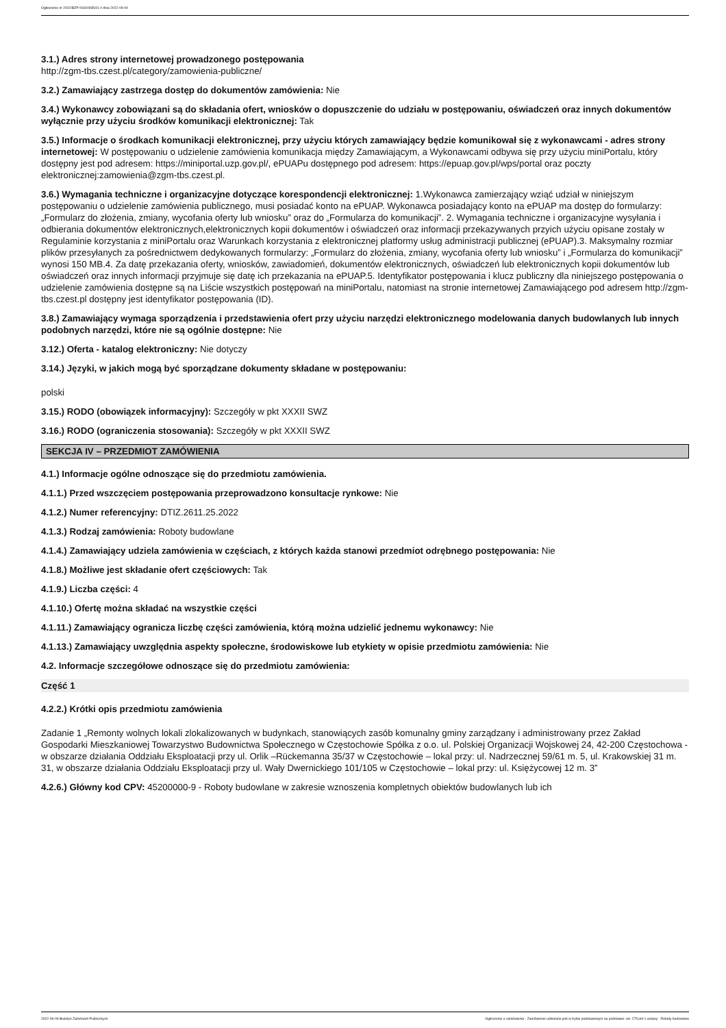Ogłoszenie nr 2022/BZP 00340935/01 z dnia 2022-09-09
3.1.) Adres strony internetowej prowadzonego postępowania
http://zgm-tbs.czest.pl/category/zamowienia-publiczne/
3.2.) Zamawiający zastrzega dostęp do dokumentów zamówienia: Nie
3.4.) Wykonawcy zobowiązani są do składania ofert, wniosków o dopuszczenie do udziału w postępowaniu, oświadczeń oraz innych dokumentów wyłącznie przy użyciu środków komunikacji elektronicznej: Tak
3.5.) Informacje o środkach komunikacji elektronicznej, przy użyciu których zamawiający będzie komunikował się z wykonawcami - adres strony internetowej: W postępowaniu o udzielenie zamówienia komunikacja między Zamawiającym, a Wykonawcami odbywa się przy użyciu miniPortalu, który dostępny jest pod adresem: https://miniportal.uzp.gov.pl/, ePUAPu dostępnego pod adresem: https://epuap.gov.pl/wps/portal oraz poczty elektronicznej:zamowienia@zgm-tbs.czest.pl.
3.6.) Wymagania techniczne i organizacyjne dotyczące korespondencji elektronicznej: 1.Wykonawca zamierzający wziąć udział w niniejszym postępowaniu o udzielenie zamówienia publicznego, musi posiadać konto na ePUAP. Wykonawca posiadający konto na ePUAP ma dostęp do formularzy: „Formularz do złożenia, zmiany, wycofania oferty lub wniosku” oraz do „Formularza do komunikacji”. 2. Wymagania techniczne i organizacyjne wysyłania i odbierania dokumentów elektronicznych,elektronicznych kopii dokumentów i oświadczeń oraz informacji przekazywanych przyich użyciu opisane zostały w Regulaminie korzystania z miniPortalu oraz Warunkach korzystania z elektronicznej platformy usług administracji publicznej (ePUAP).3. Maksymalny rozmiar plików przesyłanych za pośrednictwem dedykowanych formularzy: „Formularz do złożenia, zmiany, wycofania oferty lub wniosku” i „Formularza do komunikacji” wynosi 150 MB.4. Za datę przekazania oferty, wniosków, zawiadomień, dokumentów elektronicznych, oświadczeń lub elektronicznych kopii dokumentów lub oświadczeń oraz innych informacji przyjmuje się datę ich przekazania na ePUAP.5. Identyfikator postępowania i klucz publiczny dla niniejszego postępowania o udzielenie zamówienia dostępne są na Liście wszystkich postępowań na miniPortalu, natomiast na stronie internetowej Zamawiającego pod adresem http://zgm-tbs.czest.pl dostępny jest identyfikator postępowania (ID).
3.8.) Zamawiający wymaga sporządzenia i przedstawienia ofert przy użyciu narzędzi elektronicznego modelowania danych budowlanych lub innych podobnych narzędzi, które nie są ogólnie dostępne: Nie
3.12.) Oferta - katalog elektroniczny: Nie dotyczy
3.14.) Języki, w jakich mogą być sporządzane dokumenty składane w postępowaniu:
polski
3.15.) RODO (obowiązek informacyjny): Szczegóły w pkt XXXII SWZ
3.16.) RODO (ograniczenia stosowania): Szczegóły w pkt XXXII SWZ
SEKCJA IV – PRZEDMIOT ZAMÓWIENIA
4.1.) Informacje ogólne odnoszące się do przedmiotu zamówienia.
4.1.1.) Przed wszczęciem postępowania przeprowadzono konsultacje rynkowe: Nie
4.1.2.) Numer referencyjny: DTIZ.2611.25.2022
4.1.3.) Rodzaj zamówienia: Roboty budowlane
4.1.4.) Zamawiający udziela zamówienia w częściach, z których każda stanowi przedmiot odrębnego postępowania: Nie
4.1.8.) Możliwe jest składanie ofert częściowych: Tak
4.1.9.) Liczba części: 4
4.1.10.) Ofertę można składać na wszystkie części
4.1.11.) Zamawiający ogranicza liczbę części zamówienia, którą można udzielić jednemu wykonawcy: Nie
4.1.13.) Zamawiający uwzględnia aspekty społeczne, środowiskowe lub etykiety w opisie przedmiotu zamówienia: Nie
4.2. Informacje szczegółowe odnoszące się do przedmiotu zamówienia:
Część 1
4.2.2.) Krótki opis przedmiotu zamówienia
Zadanie 1 „Remonty wolnych lokali zlokalizowanych w budynkach, stanowiących zasób komunalny gminy zarządzany i administrowany przez Zakład Gospodarki Mieszkaniowej Towarzystwo Budownictwa Społecznego w Częstochowie Spółka z o.o. ul. Polskiej Organizacji Wojskowej 24, 42-200 Częstochowa - w obszarze działania Oddziału Eksploatacji przy ul. Orlik –Rückemanna 35/37 w Częstochowie – lokal przy: ul. Nadrzecznej 59/61 m. 5, ul. Krakowskiej 31 m. 31, w obszarze działania Oddziału Eksploatacji przy ul. Wały Dwernickiego 101/105 w Częstochowie – lokal przy: ul. Księżycowej 12 m. 3”
4.2.6.) Główny kod CPV: 45200000-9 - Roboty budowlane w zakresie wznoszenia kompletnych obiektów budowlanych lub ich
2022-09-09 Biuletyn Zamówień Publicznych Ogłoszenie o zamówieniu - Zamówienie udzielane jest w trybie podstawowym na podstawie: art. 275 pkt 1 ustawy - Roboty budowlane